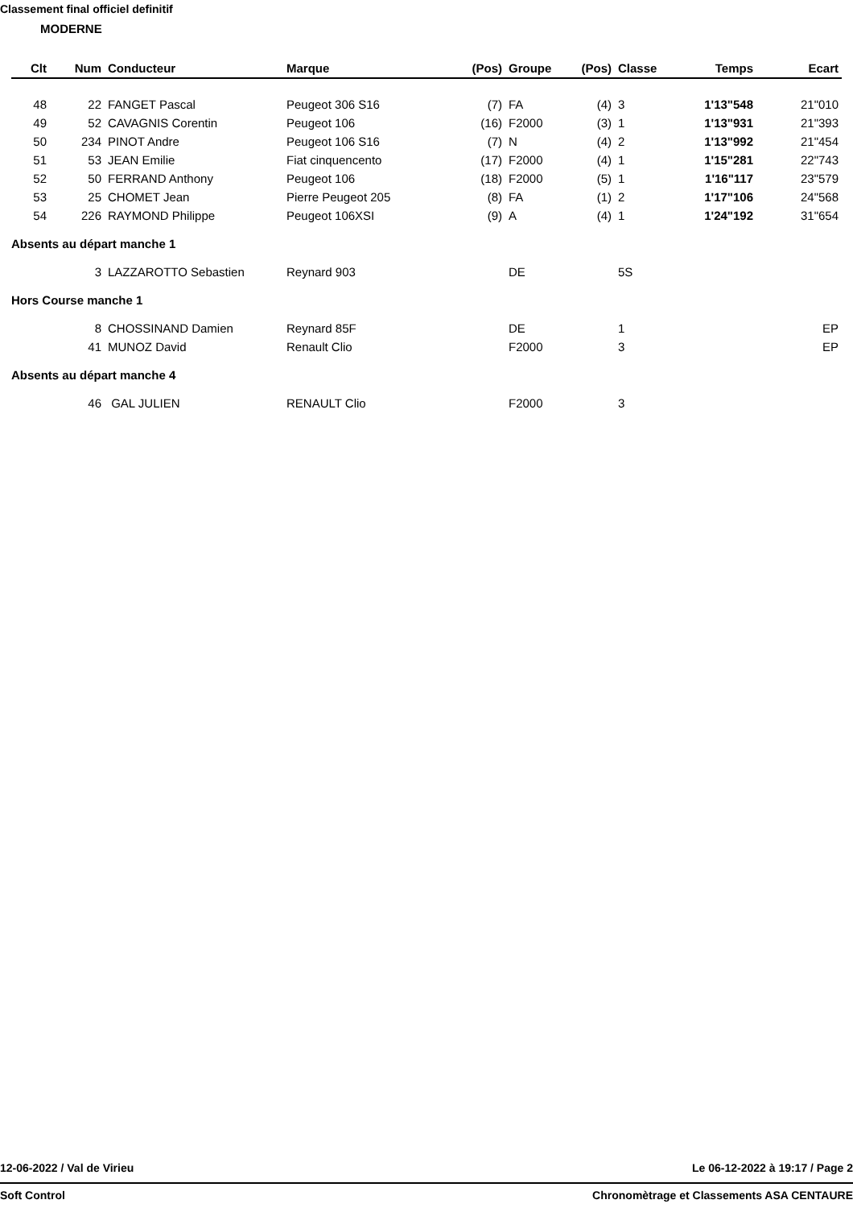Classement final officiel definitif
MODERNE
| Clt | Num | Conducteur | Marque | (Pos) | Groupe | (Pos) | Classe | Temps | Ecart |
| --- | --- | --- | --- | --- | --- | --- | --- | --- | --- |
| 48 | 22 | FANGET Pascal | Peugeot 306 S16 | (7) | FA | (4) | 3 | 1'13"548 | 21"010 |
| 49 | 52 | CAVAGNIS Corentin | Peugeot 106 | (16) | F2000 | (3) | 1 | 1'13"931 | 21"393 |
| 50 | 234 | PINOT Andre | Peugeot 106 S16 | (7) | N | (4) | 2 | 1'13"992 | 21"454 |
| 51 | 53 | JEAN Emilie | Fiat cinquencento | (17) | F2000 | (4) | 1 | 1'15"281 | 22"743 |
| 52 | 50 | FERRAND Anthony | Peugeot 106 | (18) | F2000 | (5) | 1 | 1'16"117 | 23"579 |
| 53 | 25 | CHOMET Jean | Pierre Peugeot 205 | (8) | FA | (1) | 2 | 1'17"106 | 24"568 |
| 54 | 226 | RAYMOND Philippe | Peugeot 106XSI | (9) | A | (4) | 1 | 1'24"192 | 31"654 |
| Absents au départ manche 1 | | | | | | | | | |
| | 3 | LAZZAROTTO Sebastien | Reynard 903 | | DE | | 5S | | |
| Hors Course manche 1 | | | | | | | | | |
| | 8 | CHOSSINAND Damien | Reynard 85F | | DE | | 1 | | EP |
| | 41 | MUNOZ David | Renault Clio | | F2000 | | 3 | | EP |
| Absents au départ manche 4 | | | | | | | | | |
| | 46 | GAL JULIEN | RENAULT Clio | | F2000 | | 3 | | |
12-06-2022 / Val de Virieu Le 06-12-2022 à 19:17 / Page 2
Soft Control Chronomètrage et Classements ASA CENTAURE